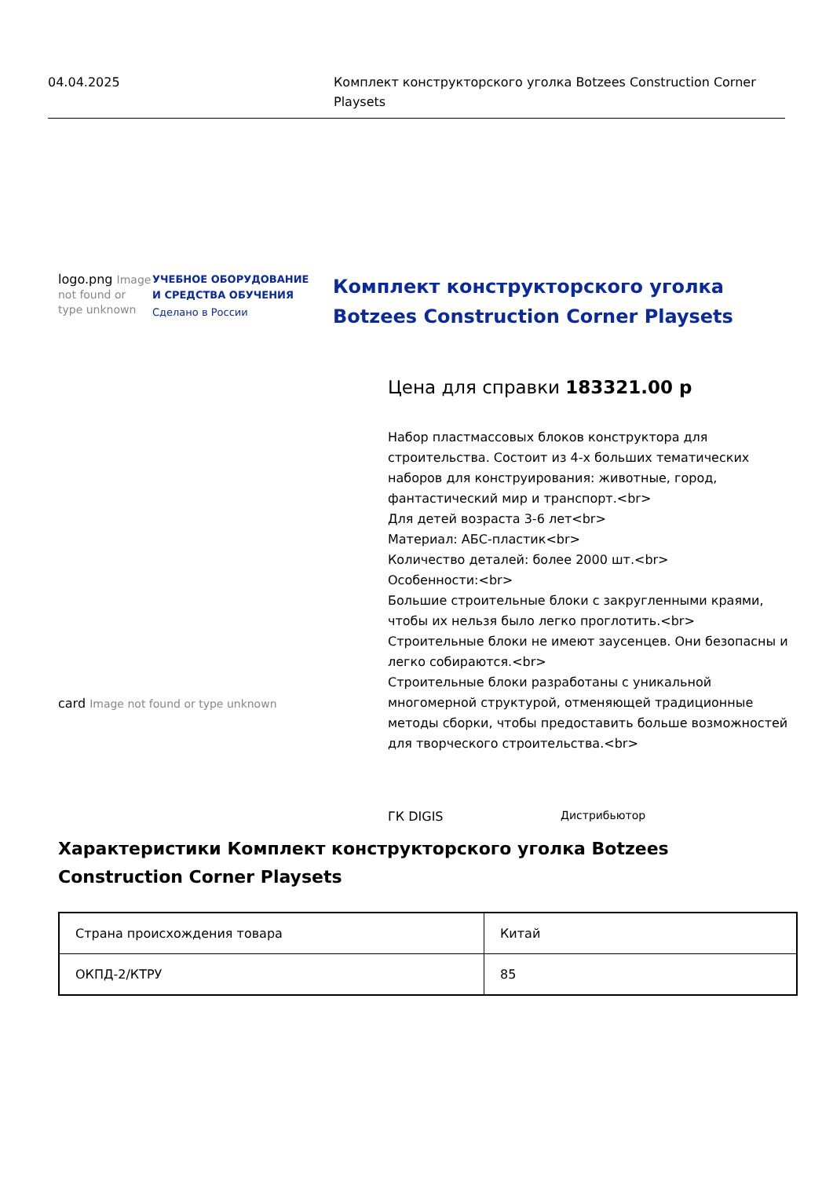04.04.2025 Комплект конструкторского уголка Botzees Construction Corner Playsets
logo.png Image not found or type unknown
УЧЕБНОЕ ОБОРУДОВАНИЕ
И СРЕДСТВА ОБУЧЕНИЯ
Сделано в России
Комплект конструкторского уголка Botzees Construction Corner Playsets
card Image not found or type unknown
Цена для справки 183321.00 р
Набор пластмассовых блоков конструктора для строительства. Состоит из 4-х больших тематических наборов для конструирования: животные, город, фантастический мир и транспорт.<br>
Для детей возраста 3-6 лет<br>
Материал: АБС-пластик<br>
Количество деталей: более 2000 шт.<br>
Особенности:<br>
Большие строительные блоки с закругленными краями, чтобы их нельзя было легко проглотить.<br>
Строительные блоки не имеют заусенцев. Они безопасны и легко собираются.<br>
Строительные блоки разработаны с уникальной многомерной структурой, отменяющей традиционные методы сборки, чтобы предоставить больше возможностей для творческого строительства.<br>
ГК DIGIS Дистрибьютор
Характеристики Комплект конструкторского уголка Botzees Construction Corner Playsets
| Страна происхождения товара | Китай |
| ОКПД-2/КТРУ | 85 |